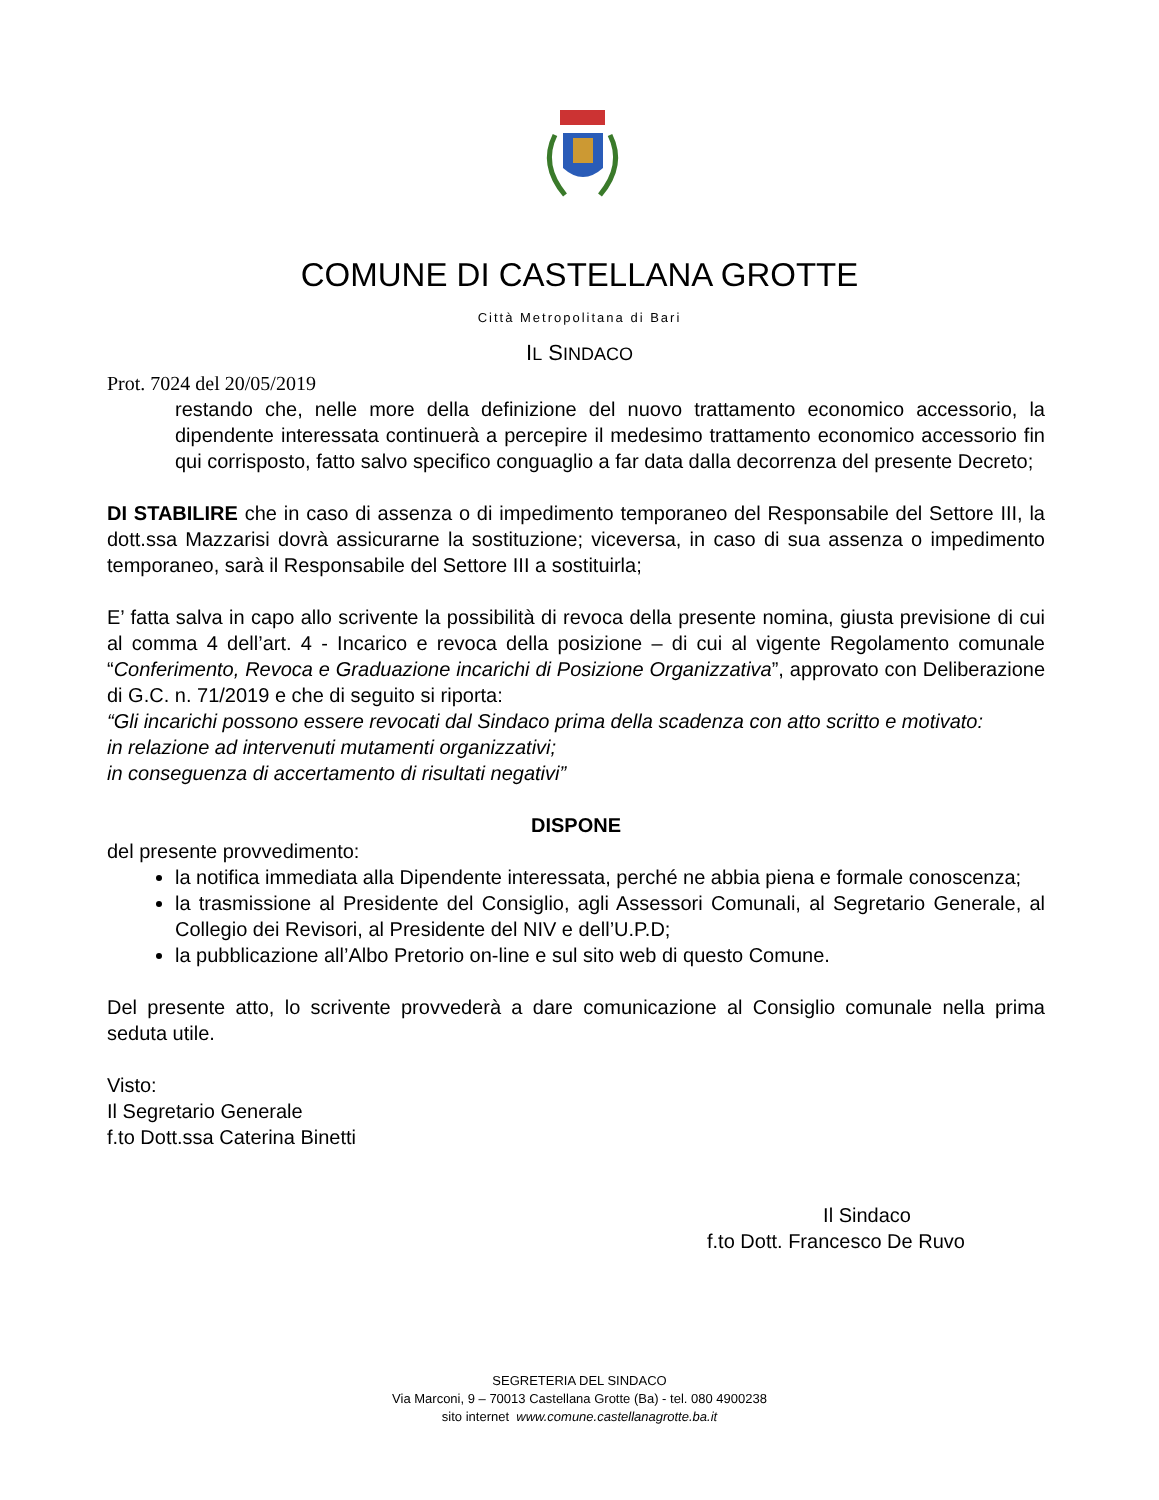COMUNE DI CASTELLANA GROTTE
Città Metropolitana di Bari
IL SINDACO
Prot. 7024 del 20/05/2019
restando che, nelle more della definizione del nuovo trattamento economico accessorio, la dipendente interessata continuerà a percepire il medesimo trattamento economico accessorio fin qui corrisposto, fatto salvo specifico conguaglio a far data dalla decorrenza del presente Decreto;
DI STABILIRE che in caso di assenza o di impedimento temporaneo del Responsabile del Settore III, la dott.ssa Mazzarisi dovrà assicurarne la sostituzione; viceversa, in caso di sua assenza o impedimento temporaneo, sarà il Responsabile del Settore III a sostituirla;
E’ fatta salva in capo allo scrivente la possibilità di revoca della presente nomina, giusta previsione di cui al comma 4 dell’art. 4 - Incarico e revoca della posizione – di cui al vigente Regolamento comunale “Conferimento, Revoca e Graduazione incarichi di Posizione Organizzativa”, approvato con Deliberazione di G.C. n. 71/2019 e che di seguito si riporta:
“Gli incarichi possono essere revocati dal Sindaco prima della scadenza con atto scritto e motivato:
in relazione ad intervenuti mutamenti organizzativi;
in conseguenza di accertamento di risultati negativi”
DISPONE
del presente provvedimento:
la notifica immediata alla Dipendente interessata, perché ne abbia piena e formale conoscenza;
la trasmissione al Presidente del Consiglio, agli Assessori Comunali, al Segretario Generale, al Collegio dei Revisori, al Presidente del NIV e dell’U.P.D;
la pubblicazione all’Albo Pretorio on-line e sul sito web di questo Comune.
Del presente atto, lo scrivente provvederà a dare comunicazione al Consiglio comunale nella prima seduta utile.
Visto:
Il Segretario Generale
f.to Dott.ssa Caterina Binetti
Il Sindaco
f.to Dott. Francesco De Ruvo
SEGRETERIA DEL SINDACO
Via Marconi, 9 – 70013 Castellana Grotte (Ba) - tel. 080 4900238
sito internet www.comune.castellanagrotte.ba.it